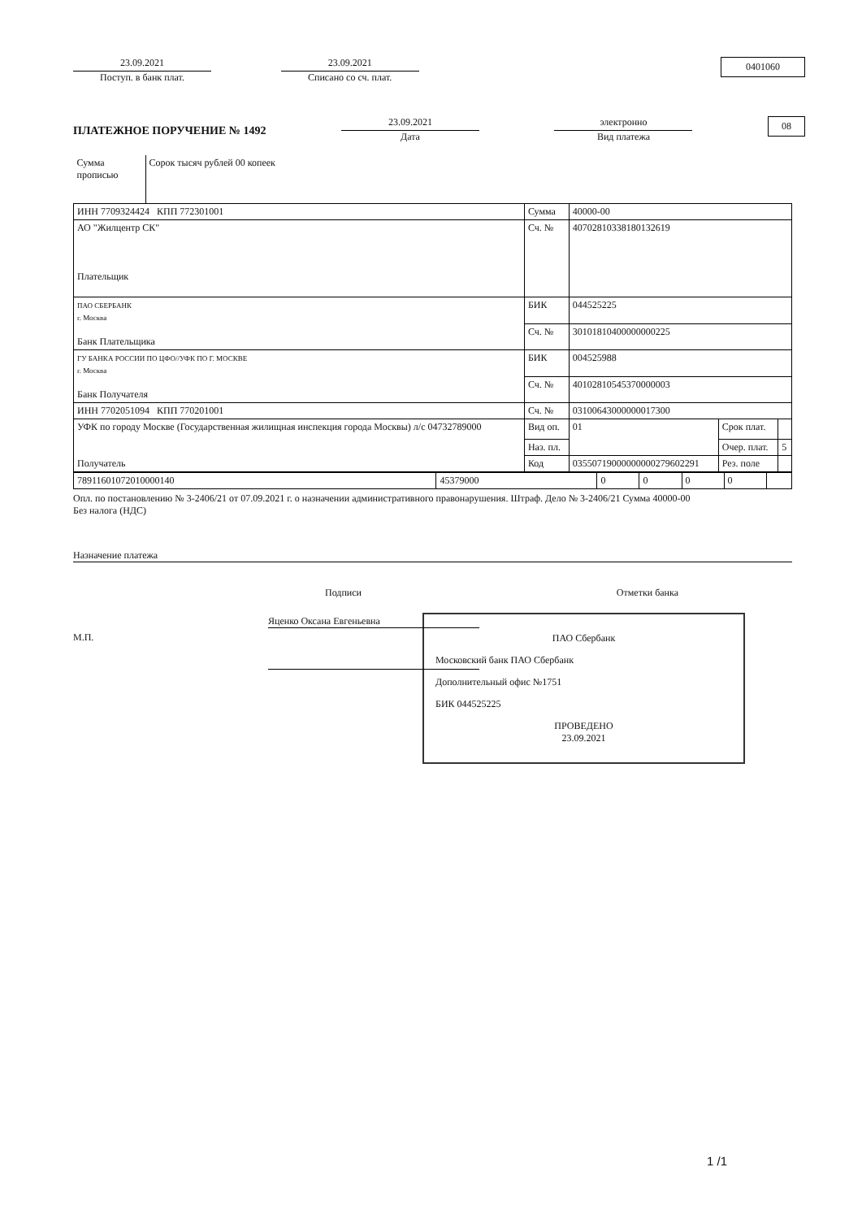23.09.2021
Поступ. в банк плат.
23.09.2021
Списано со сч. плат.
0401060
ПЛАТЕЖНОЕ ПОРУЧЕНИЕ № 1492
23.09.2021
Дата
электронно
Вид платежа
08
| Сумма прописью | Сорок тысяч рублей 00 копеек | | | | |
| ИНН 7709324424 КПП 772301001 | | Сумма | 40000-00 | | |
| АО "Жилцентр СК" Плательщик | | | | | |
| | | Сч. № | 40702810338180132619 | | |
| ПАО СБЕРБАНК г. Москва Банк Плательщика | | БИК | 044525225 | | |
| | | Сч. № | 30101810400000000225 | | |
| ГУ БАНКА РОССИИ ПО ЦФО//УФК ПО Г. МОСКВЕ г. Москва Банк Получателя | | БИК | 004525988 | | |
| | | Сч. № | 40102810545370000003 | | |
| ИНН 7702051094 КПП 770201001 | | Сч. № | 03100643000000017300 | | |
| УФК по городу Москве (Государственная жилищная инспекция города Москвы) л/с 04732789000 Получатель | | | | | |
| | | Вид оп. | 01 | Срок плат. | |
| | | Наз. пл. | | Очер. плат. | 5 |
| | | Код | 03550719000000000279602291 | Рез. поле | |
| 78911601072010000140 | 45379000 | 0 | 0 | 0 | 0 | |
Опл. по постановлению № 3-2406/21 от 07.09.2021 г. о назначении административного правонарушения. Штраф. Дело № 3-2406/21 Сумма 40000-00
Без налога (НДС)
Назначение платежа
Подписи Отметки банка
М.П.
Яценко Оксана Евгеньевна
ПАО Сбербанк
Московский банк ПАО Сбербанк
Дополнительный офис №1751
БИК 044525225
ПРОВЕДЕНО
23.09.2021
1 /1